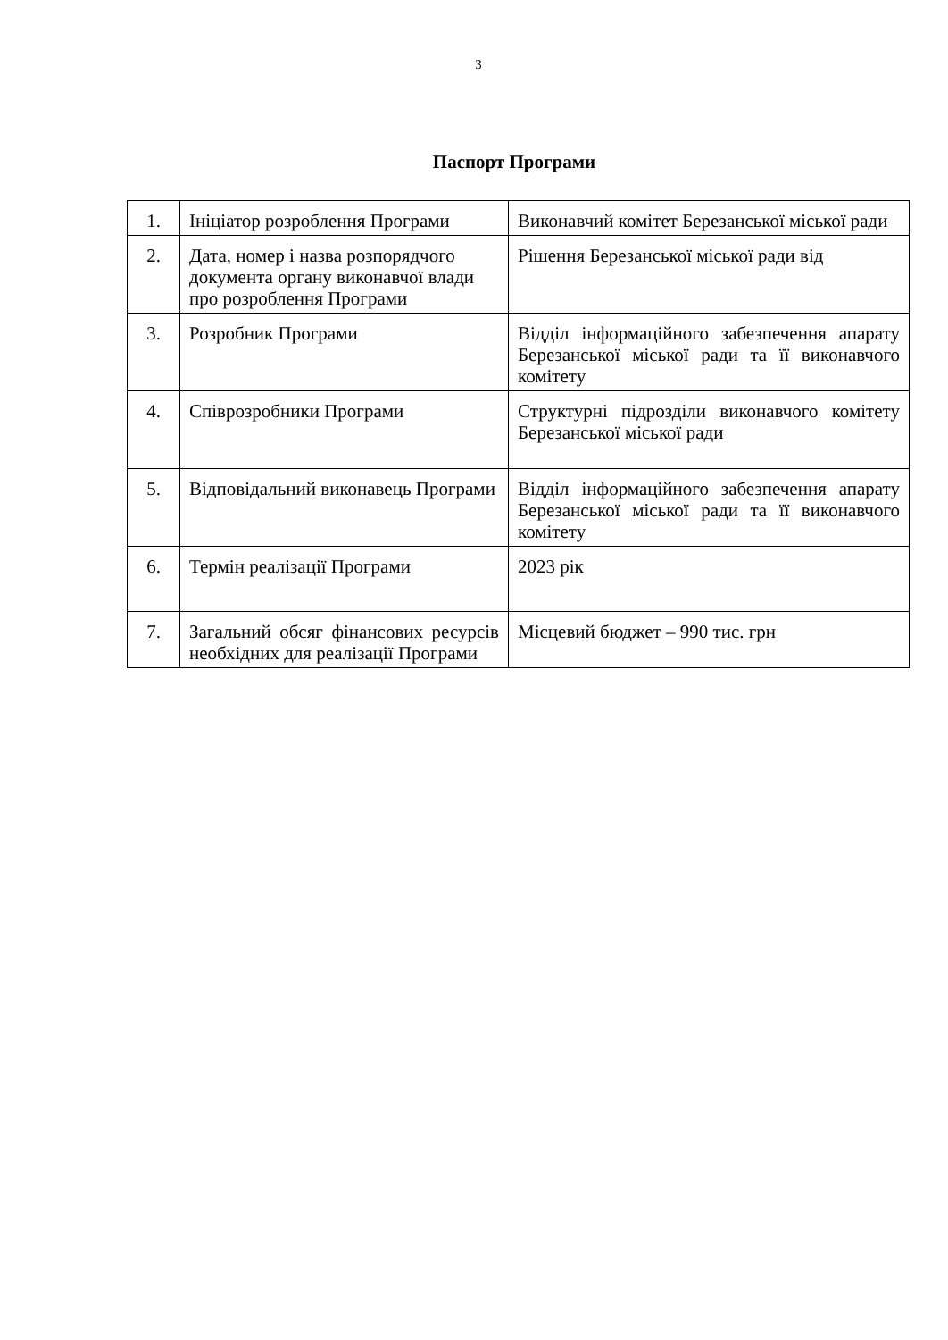3
Паспорт Програми
| 1. | Ініціатор розроблення Програми | Виконавчий комітет Березанської міської ради |
| 2. | Дата, номер і назва розпорядчого документа органу виконавчої влади про розроблення Програми | Рішення Березанської міської ради від |
| 3. | Розробник Програми | Відділ інформаційного забезпечення апарату Березанської міської ради та її виконавчого комітету |
| 4. | Співрозробники Програми | Структурні підрозділи виконавчого комітету Березанської міської ради |
| 5. | Відповідальний виконавець Програми | Відділ інформаційного забезпечення апарату Березанської міської ради та її виконавчого комітету |
| 6. | Термін реалізації Програми | 2023 рік |
| 7. | Загальний обсяг фінансових ресурсів необхідних для реалізації Програми | Місцевий бюджет – 990 тис. грн |